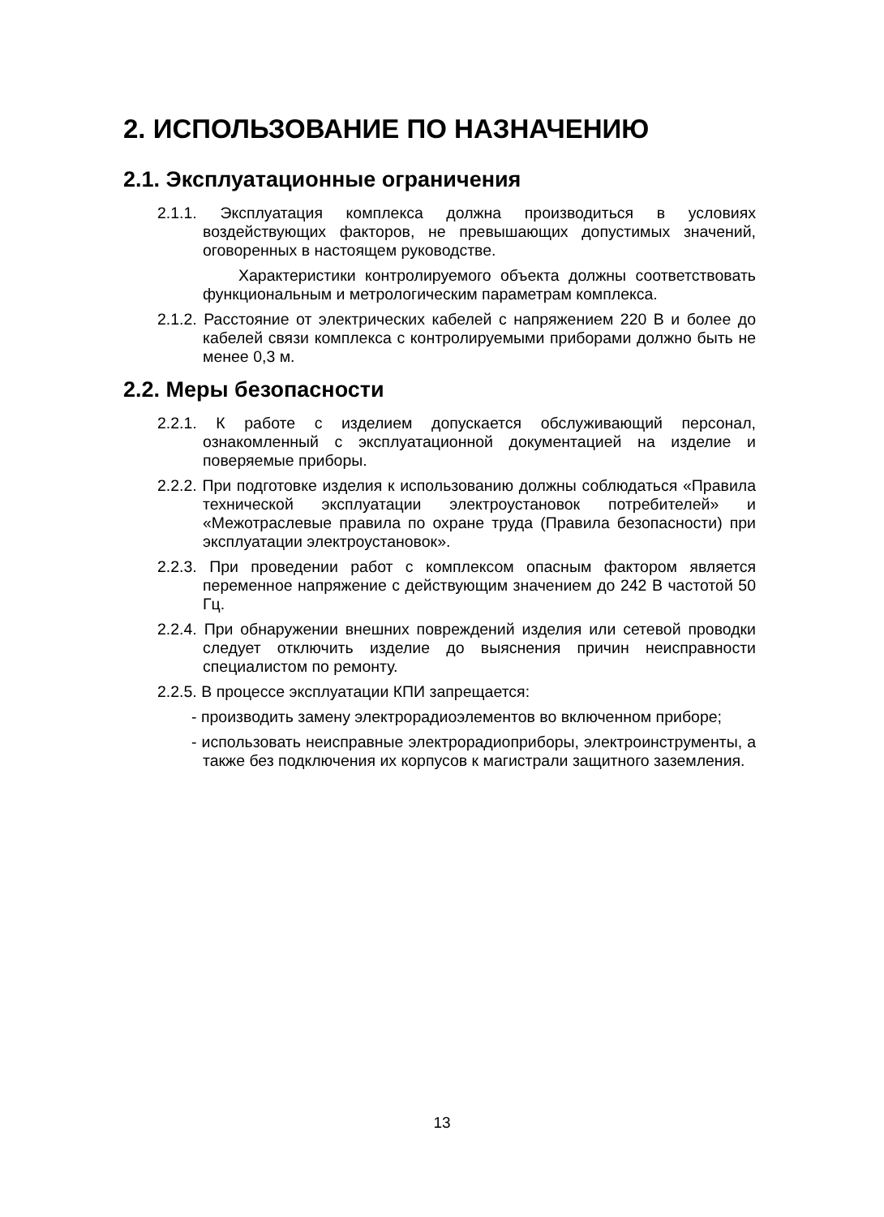2. ИСПОЛЬЗОВАНИЕ ПО НАЗНАЧЕНИЮ
2.1. Эксплуатационные ограничения
2.1.1. Эксплуатация комплекса должна производиться в условиях воздействующих факторов, не превышающих допустимых значений, оговоренных в настоящем руководстве.
Характеристики контролируемого объекта должны соответствовать функциональным и метрологическим параметрам комплекса.
2.1.2. Расстояние от электрических кабелей с напряжением 220 В и более до кабелей связи комплекса с контролируемыми приборами должно быть не менее 0,3 м.
2.2. Меры безопасности
2.2.1. К работе с изделием допускается обслуживающий персонал, ознакомленный с эксплуатационной документацией на изделие и поверяемые приборы.
2.2.2. При подготовке изделия к использованию должны соблюдаться «Правила технической эксплуатации электроустановок потребителей» и «Межотраслевые правила по охране труда (Правила безопасности) при эксплуатации электроустановок».
2.2.3. При проведении работ с комплексом опасным фактором является переменное напряжение с действующим значением до 242 В частотой 50 Гц.
2.2.4. При обнаружении внешних повреждений изделия или сетевой проводки следует отключить изделие до выяснения причин неисправности специалистом по ремонту.
2.2.5. В процессе эксплуатации КПИ запрещается:
- производить замену электрорадиоэлементов во включенном приборе;
- использовать неисправные электрорадиоприборы, электроинструменты, а также без подключения их корпусов к магистрали защитного заземления.
13